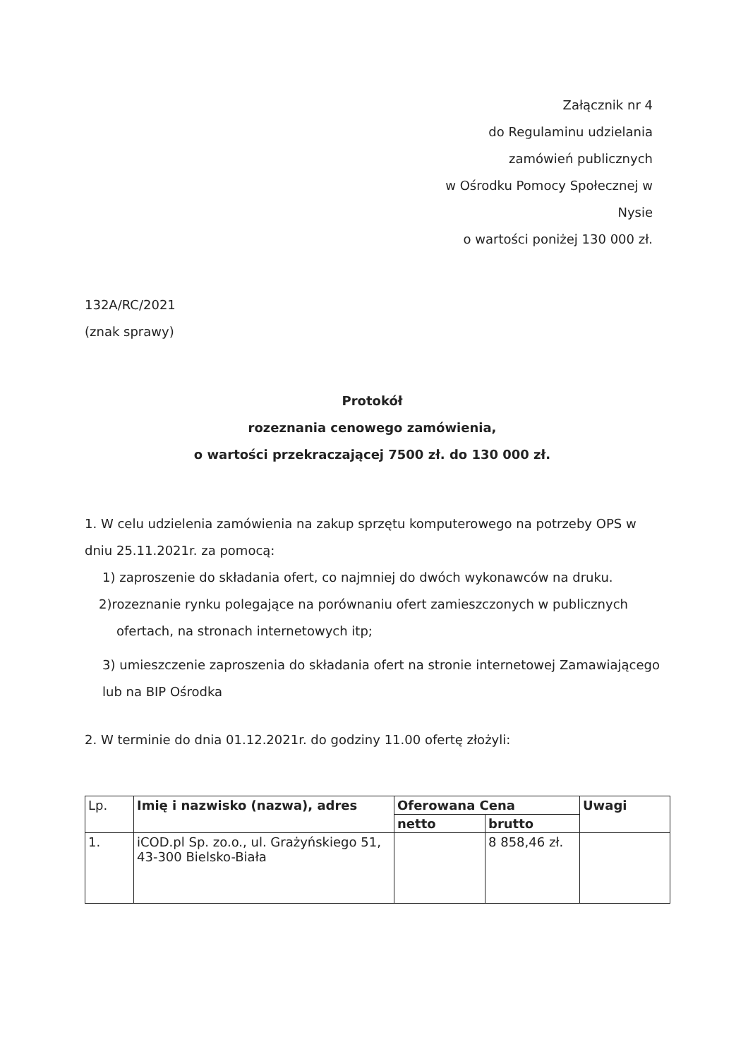Załącznik nr 4
do Regulaminu udzielania
zamówień publicznych
w Ośrodku Pomocy Społecznej w
Nysie
o wartości poniżej 130 000 zł.
132A/RC/2021
(znak sprawy)
Protokół
rozeznania cenowego zamówienia,
o wartości przekraczającej 7500 zł. do 130 000 zł.
1. W celu udzielenia zamówienia na zakup sprzętu komputerowego na potrzeby OPS w dniu 25.11.2021r. za pomocą:
1) zaproszenie do składania ofert, co najmniej do dwóch wykonawców na druku.
2)rozeznanie rynku polegające na porównaniu ofert zamieszczonych w publicznych
ofertach, na stronach internetowych itp;
3) umieszczenie zaproszenia do składania ofert na stronie internetowej Zamawiającego lub na BIP Ośrodka
2. W terminie do dnia 01.12.2021r. do godziny 11.00 ofertę złożyli:
| Lp. | Imię i nazwisko (nazwa), adres | Oferowana Cena | | Uwagi |
| --- | --- | --- | --- | --- |
| | | netto | brutto | |
| 1. | iCOD.pl Sp. zo.o., ul. Grażyńskiego 51, 43-300 Bielsko-Biała | | 8 858,46 zł. | |